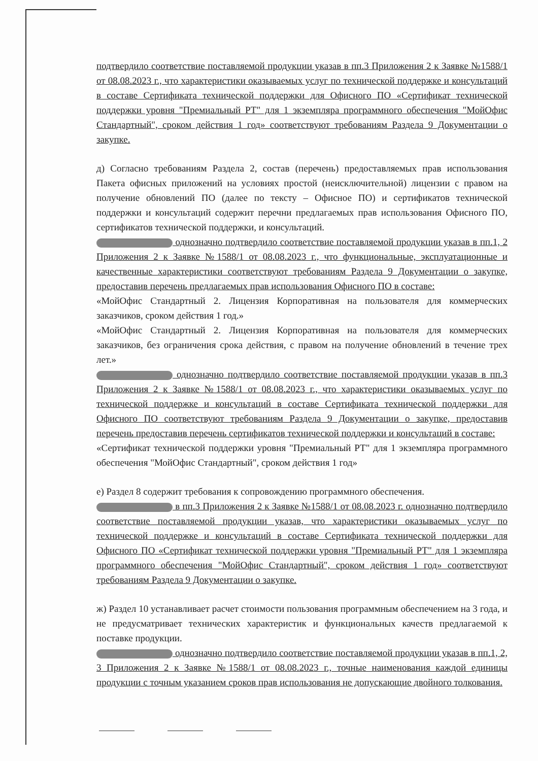подтвердило соответствие поставляемой продукции указав в пп.3 Приложения 2 к Заявке №1588/1 от 08.08.2023 г., что характеристики оказываемых услуг по технической поддержке и консультаций в составе Сертификата технической поддержки для Офисного ПО «Сертификат технической поддержки уровня "Премиальный РТ" для 1 экземпляра программного обеспечения "МойОфис Стандартный", сроком действия 1 год» соответствуют требованиям Раздела 9 Документации о закупке.
д) Согласно требованиям Раздела 2, состав (перечень) предоставляемых прав использования Пакета офисных приложений на условиях простой (неисключительной) лицензии с правом на получение обновлений ПО (далее по тексту – Офисное ПО) и сертификатов технической поддержки и консультаций содержит перечни предлагаемых прав использования Офисного ПО, сертификатов технической поддержки, и консультаций.
однозначно подтвердило соответствие поставляемой продукции указав в пп.1, 2 Приложения 2 к Заявке №1588/1 от 08.08.2023 г., что функциональные, эксплуатационные и качественные характеристики соответствуют требованиям Раздела 9 Документации о закупке, предоставив перечень предлагаемых прав использования Офисного ПО в составе:
«МойОфис Стандартный 2. Лицензия Корпоративная на пользователя для коммерческих заказчиков, сроком действия 1 год.»
«МойОфис Стандартный 2. Лицензия Корпоративная на пользователя для коммерческих заказчиков, без ограничения срока действия, с правом на получение обновлений в течение трех лет.»
однозначно подтвердило соответствие поставляемой продукции указав в пп.3 Приложения 2 к Заявке №1588/1 от 08.08.2023 г., что характеристики оказываемых услуг по технической поддержке и консультаций в составе Сертификата технической поддержки для Офисного ПО соответствуют требованиям Раздела 9 Документации о закупке, предоставив перечень предоставив перечень сертификатов технической поддержки и консультаций в составе:
«Сертификат технической поддержки уровня "Премиальный РТ" для 1 экземпляра программного обеспечения "МойОфис Стандартный", сроком действия 1 год»
е) Раздел 8 содержит требования к сопровождению программного обеспечения.
в пп.3 Приложения 2 к Заявке №1588/1 от 08.08.2023 г. однозначно подтвердило соответствие поставляемой продукции указав, что характеристики оказываемых услуг по технической поддержке и консультаций в составе Сертификата технической поддержки для Офисного ПО «Сертификат технической поддержки уровня "Премиальный РТ" для 1 экземпляра программного обеспечения "МойОфис Стандартный", сроком действия 1 год» соответствуют требованиям Раздела 9 Документации о закупке.
ж) Раздел 10 устанавливает расчет стоимости пользования программным обеспечением на 3 года, и не предусматривает технических характеристик и функциональных качеств предлагаемой к поставке продукции.
однозначно подтвердило соответствие поставляемой продукции указав в пп.1, 2, 3 Приложения 2 к Заявке №1588/1 от 08.08.2023 г., точные наименования каждой единицы продукции с точным указанием сроков прав использования не допускающие двойного толкования.